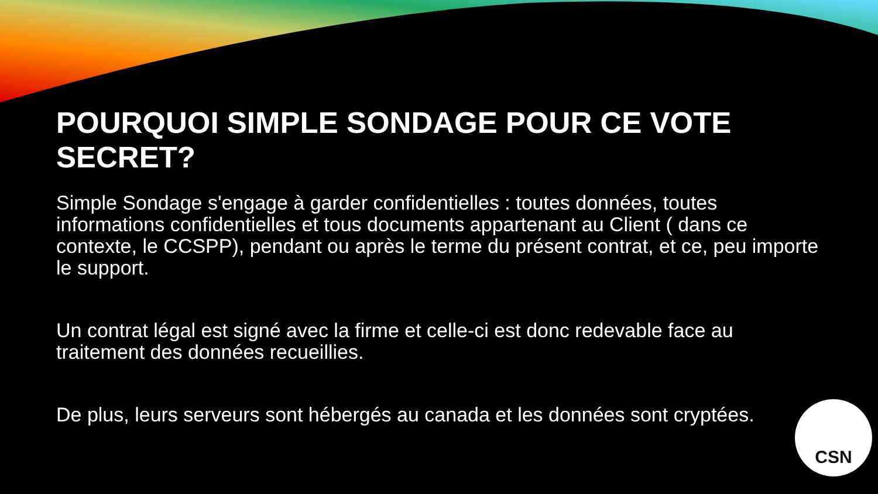POURQUOI SIMPLE SONDAGE POUR CE VOTE SECRET?
Simple Sondage s'engage à garder confidentielles : toutes données, toutes informations confidentielles et tous documents appartenant au Client ( dans ce contexte, le CCSPP), pendant ou après le terme du présent contrat, et ce, peu importe le support.
Un contrat légal est signé avec la firme et celle-ci est donc redevable face au traitement des données recueillies.
De plus, leurs serveurs sont hébergés au canada et les données sont cryptées.
CSN